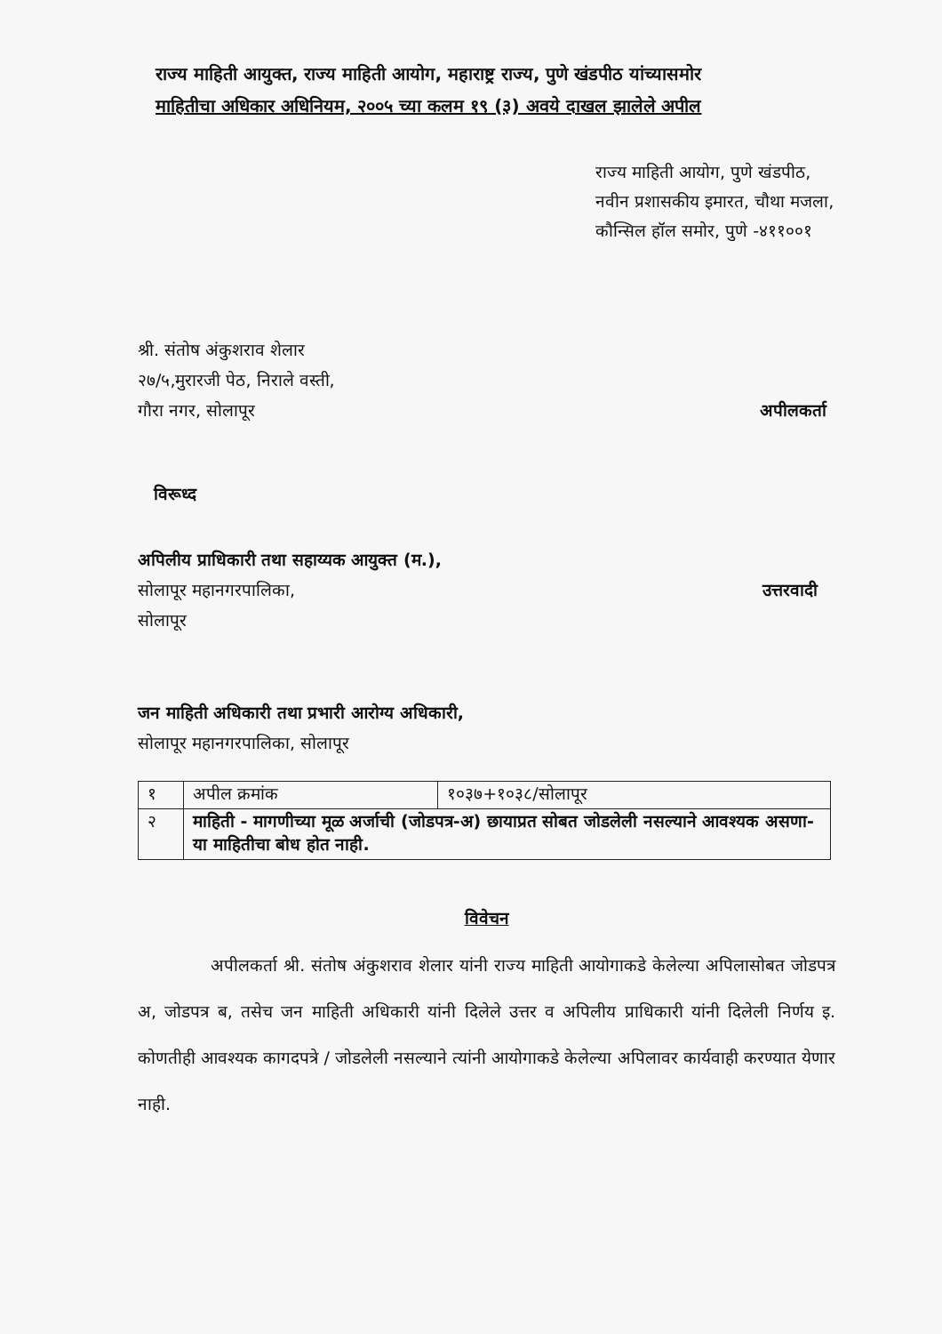राज्य माहिती आयुक्त, राज्य माहिती आयोग, महाराष्ट्र राज्य, पुणे खंडपीठ यांच्यासमोर
माहितीचा अधिकार अधिनियम, २००५ च्या कलम १९ (३) अवये दाखल झालेले अपील
राज्य माहिती आयोग, पुणे खंडपीठ,
नवीन प्रशासकीय इमारत, चौथा मजला,
कौन्सिल हॉल समोर, पुणे -४११००१
श्री. संतोष अंकुशराव शेलार
२७/५,मुरारजी पेठ, निराले वस्ती,
गौरा नगर, सोलापूर
अपीलकर्ता
विरूध्द
अपिलीय प्राधिकारी तथा सहाय्यक आयुक्त (म.),
सोलापूर महानगरपालिका,
सोलापूर
उत्तरवादी
जन माहिती अधिकारी तथा प्रभारी आरोग्य अधिकारी,
सोलापूर महानगरपालिका, सोलापूर
| १ | अपील क्रमांक | १०३७+१०३८/सोलापूर |
| २ | माहिती - मागणीच्या मूळ अर्जाची (जोडपत्र-अ) छायाप्रत सोबत जोडलेली नसल्याने आवश्यक असणा-या माहितीचा बोध होत नाही. | |
विवेचन
अपीलकर्ता श्री. संतोष अंकुशराव शेलार यांनी राज्य माहिती आयोगाकडे केलेल्या अपिलासोबत जोडपत्र अ, जोडपत्र ब, तसेच जन माहिती अधिकारी यांनी दिलेले उत्तर व अपिलीय प्राधिकारी यांनी दिलेली निर्णय इ. कोणतीही आवश्यक कागदपत्रे / जोडलेली नसल्याने त्यांनी आयोगाकडे केलेल्या अपिलावर कार्यवाही करण्यात येणार नाही.